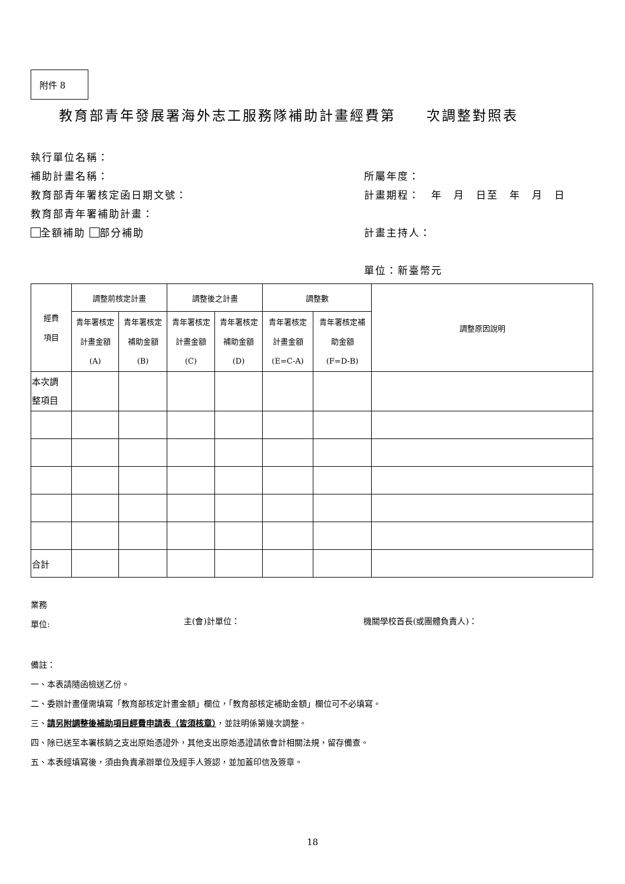附件 8
教育部青年發展署海外志工服務隊補助計畫經費第　　次調整對照表
執行單位名稱：
補助計畫名稱：
教育部青年署核定函日期文號：
教育部青年署補助計畫：
全額補助 部分補助
所屬年度：
計畫期程：　年　月　日至　年　月　日
計畫主持人：
單位：新臺幣元
| 經費 項目 | 調整前核定計畫 | | 調整後之計畫 | | 調整數 | | 調整原因說明 |
| --- | --- | --- | --- | --- | --- | --- | --- |
| | 青年署核定 計畫金額 (A) | 青年署核定 補助金額 (B) | 青年署核定 計畫金額 (C) | 青年署核定 補助金額 (D) | 青年署核定 計畫金額 (E=C-A) | 青年署核定補 助金額 (F=D-B) | |
| 本次調 整項目 | | | | | | | |
| 合計 | | | | | | | |
業務
單位:
主(會)計單位： 機關學校首長(或團體負責人)：
備註：
一、本表請隨函檢送乙份。
二、委辦計畫僅需填寫「教育部核定計畫金額」欄位，「教育部核定補助金額」欄位可不必填寫。
三、請另附調整後補助項目經費申請表（皆須核章），並註明係第幾次調整。
四、除已送至本署核銷之支出原始憑證外，其他支出原始憑證請依會計相關法規，留存備查。
五、本表經填寫後，須由負責承辦單位及經手人簽認，並加蓋印信及簽章。
18